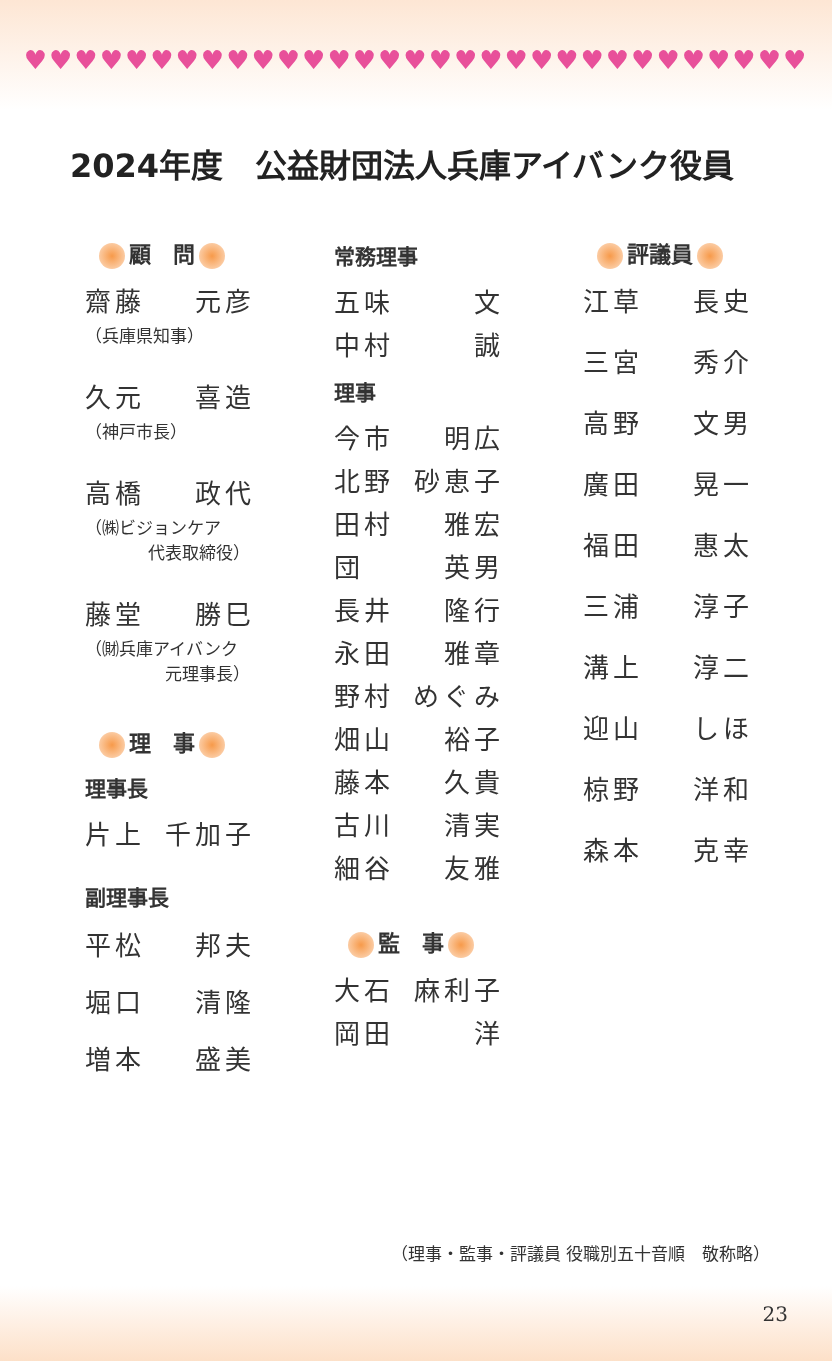♥♥♥♥♥♥♥♥♥♥♥♥♥♥♥♥♥♥♥♥♥♥♥♥♥♥♥♥♥♥♥
2024年度　公益財団法人兵庫アイバンク役員
顧　問
齋藤 元彦
（兵庫県知事）
久元 喜造
（神戸市長）
高橋 政代
（㈱ビジョンケア
代表取締役）
藤堂 勝巳
（㈶兵庫アイバンク
元理事長）
理　事
理事長
片上 千加子
副理事長
平松 邦夫
堀口 清隆
増本 盛美
常務理事
五味 文
中村 誠
理事
今市 明広
北野 砂恵子
田村 雅宏
団 英男
長井 隆行
永田 雅章
野村 めぐみ
畑山 裕子
藤本 久貴
古川 清実
細谷 友雅
監　事
大石 麻利子
岡田 洋
評議員
江草 長史
三宮 秀介
高野 文男
廣田 晃一
福田 惠太
三浦 淳子
溝上 淳二
迎山 しほ
椋野 洋和
森本 克幸
（理事・監事・評議員 役職別五十音順　敬称略）
23